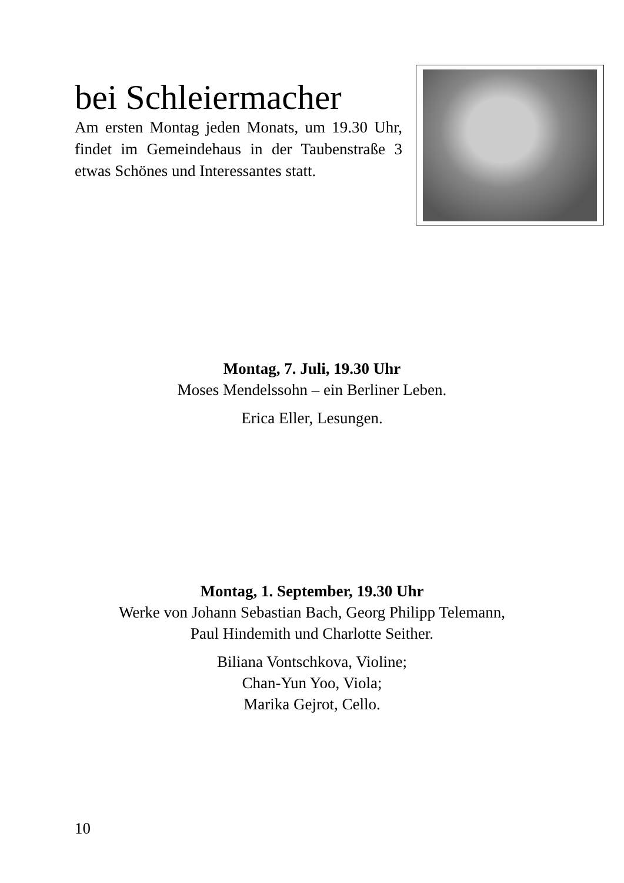bei Schleiermacher
Am ersten Montag jeden Monats, um 19.30 Uhr, findet im Gemeindehaus in der Taubenstraße 3 etwas Schönes und Interessantes statt.
Montag, 7. Juli, 19.30 Uhr
Moses Mendelssohn – ein Berliner Leben.
Erica Eller, Lesungen.
Montag, 1. September, 19.30 Uhr
Werke von Johann Sebastian Bach, Georg Philipp Telemann,
Paul Hindemith und Charlotte Seither.
Biliana Vontschkova, Violine;
Chan-Yun Yoo, Viola;
Marika Gejrot, Cello.
10